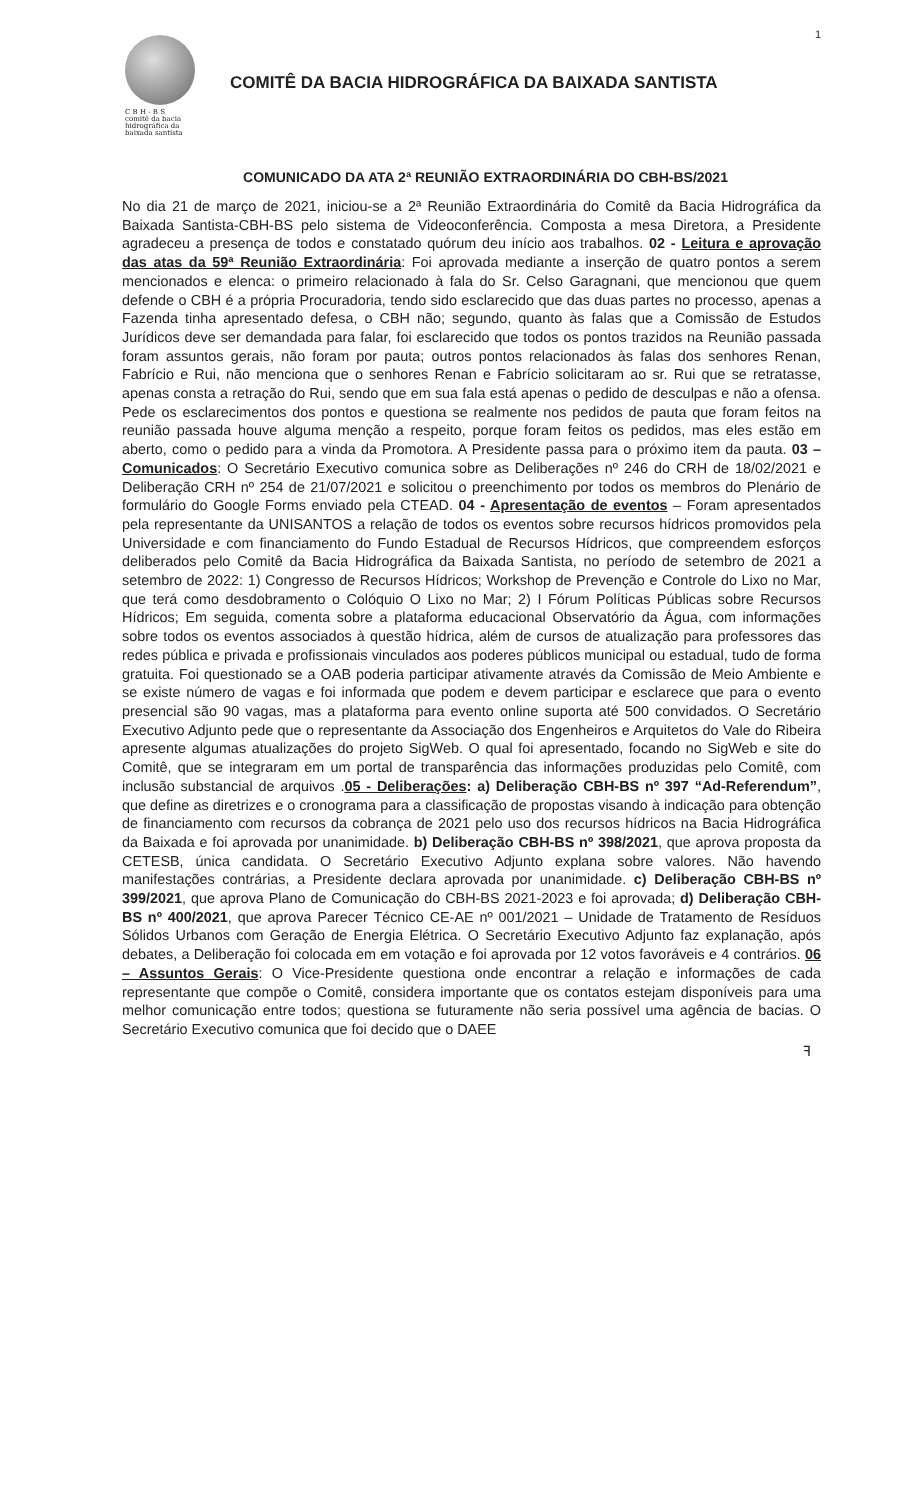1
C B H - B S
comitê da bacia
hidrográfica da
baixada santista
COMITÊ DA BACIA HIDROGRÁFICA DA BAIXADA SANTISTA
COMUNICADO DA ATA 2ª REUNIÃO EXTRAORDINÁRIA DO CBH-BS/2021
No dia 21 de março de 2021, iniciou-se a 2ª Reunião Extraordinária do Comitê da Bacia Hidrográfica da Baixada Santista-CBH-BS pelo sistema de Videoconferência. Composta a mesa Diretora, a Presidente agradeceu a presença de todos e constatado quórum deu início aos trabalhos. 02 - Leitura e aprovação das atas da 59ª Reunião Extraordinária: Foi aprovada mediante a inserção de quatro pontos a serem mencionados e elenca: o primeiro relacionado à fala do Sr. Celso Garagnani, que mencionou que quem defende o CBH é a própria Procuradoria, tendo sido esclarecido que das duas partes no processo, apenas a Fazenda tinha apresentado defesa, o CBH não; segundo, quanto às falas que a Comissão de Estudos Jurídicos deve ser demandada para falar, foi esclarecido que todos os pontos trazidos na Reunião passada foram assuntos gerais, não foram por pauta; outros pontos relacionados às falas dos senhores Renan, Fabrício e Rui, não menciona que o senhores Renan e Fabrício solicitaram ao sr. Rui que se retratasse, apenas consta a retração do Rui, sendo que em sua fala está apenas o pedido de desculpas e não a ofensa. Pede os esclarecimentos dos pontos e questiona se realmente nos pedidos de pauta que foram feitos na reunião passada houve alguma menção a respeito, porque foram feitos os pedidos, mas eles estão em aberto, como o pedido para a vinda da Promotora. A Presidente passa para o próximo item da pauta. 03 – Comunicados: O Secretário Executivo comunica sobre as Deliberações nº 246 do CRH de 18/02/2021 e Deliberação CRH nº 254 de 21/07/2021 e solicitou o preenchimento por todos os membros do Plenário de formulário do Google Forms enviado pela CTEAD. 04 - Apresentação de eventos – Foram apresentados pela representante da UNISANTOS a relação de todos os eventos sobre recursos hídricos promovidos pela Universidade e com financiamento do Fundo Estadual de Recursos Hídricos, que compreendem esforços deliberados pelo Comitê da Bacia Hidrográfica da Baixada Santista, no período de setembro de 2021 a setembro de 2022: 1) Congresso de Recursos Hídricos; Workshop de Prevenção e Controle do Lixo no Mar, que terá como desdobramento o Colóquio O Lixo no Mar; 2) I Fórum Políticas Públicas sobre Recursos Hídricos; Em seguida, comenta sobre a plataforma educacional Observatório da Água, com informações sobre todos os eventos associados à questão hídrica, além de cursos de atualização para professores das redes pública e privada e profissionais vinculados aos poderes públicos municipal ou estadual, tudo de forma gratuita. Foi questionado se a OAB poderia participar ativamente através da Comissão de Meio Ambiente e se existe número de vagas e foi informada que podem e devem participar e esclarece que para o evento presencial são 90 vagas, mas a plataforma para evento online suporta até 500 convidados. O Secretário Executivo Adjunto pede que o representante da Associação dos Engenheiros e Arquitetos do Vale do Ribeira apresente algumas atualizações do projeto SigWeb. O qual foi apresentado, focando no SigWeb e site do Comitê, que se integraram em um portal de transparência das informações produzidas pelo Comitê, com inclusão substancial de arquivos .05 - Deliberações: a) Deliberação CBH-BS nº 397 “Ad-Referendum”, que define as diretrizes e o cronograma para a classificação de propostas visando à indicação para obtenção de financiamento com recursos da cobrança de 2021 pelo uso dos recursos hídricos na Bacia Hidrográfica da Baixada e foi aprovada por unanimidade. b) Deliberação CBH-BS nº 398/2021, que aprova proposta da CETESB, única candidata. O Secretário Executivo Adjunto explana sobre valores. Não havendo manifestações contrárias, a Presidente declara aprovada por unanimidade. c) Deliberação CBH-BS nº 399/2021, que aprova Plano de Comunicação do CBH-BS 2021-2023 e foi aprovada; d) Deliberação CBH-BS nº 400/2021, que aprova Parecer Técnico CE-AE nº 001/2021 – Unidade de Tratamento de Resíduos Sólidos Urbanos com Geração de Energia Elétrica. O Secretário Executivo Adjunto faz explanação, após debates, a Deliberação foi colocada em em votação e foi aprovada por 12 votos favoráveis e 4 contrários. 06 – Assuntos Gerais: O Vice-Presidente questiona onde encontrar a relação e informações de cada representante que compõe o Comitê, considera importante que os contatos estejam disponíveis para uma melhor comunicação entre todos; questiona se futuramente não seria possível uma agência de bacias. O Secretário Executivo comunica que foi decido que o DAEE
ꟻ